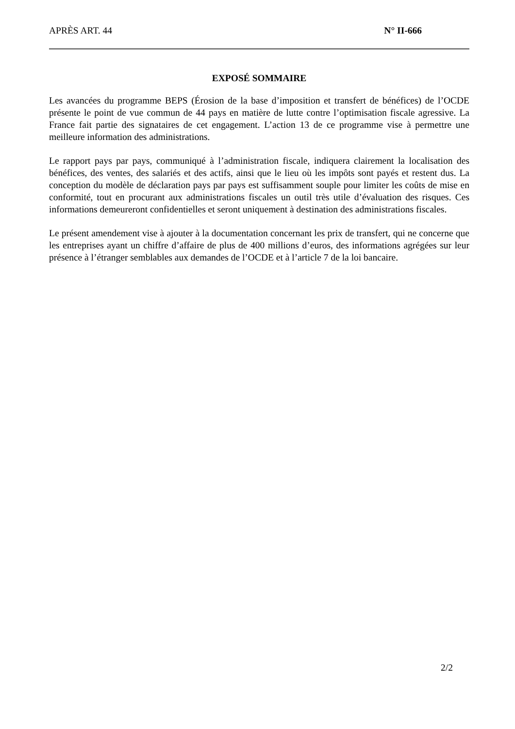APRÈS ART. 44 N° II-666
EXPOSÉ SOMMAIRE
Les avancées du programme BEPS (Érosion de la base d’imposition et transfert de bénéfices) de l’OCDE présente le point de vue commun de 44 pays en matière de lutte contre l’optimisation fiscale agressive. La France fait partie des signataires de cet engagement. L’action 13 de ce programme vise à permettre une meilleure information des administrations.
Le rapport pays par pays, communiqué à l’administration fiscale, indiquera clairement la localisation des bénéfices, des ventes, des salariés et des actifs, ainsi que le lieu où les impôts sont payés et restent dus. La conception du modèle de déclaration pays par pays est suffisamment souple pour limiter les coûts de mise en conformité, tout en procurant aux administrations fiscales un outil très utile d’évaluation des risques. Ces informations demeureront confidentielles et seront uniquement à destination des administrations fiscales.
Le présent amendement vise à ajouter à la documentation concernant les prix de transfert, qui ne concerne que les entreprises ayant un chiffre d’affaire de plus de 400 millions d’euros, des informations agrégées sur leur présence à l’étranger semblables aux demandes de l’OCDE et à l’article 7 de la loi bancaire.
2/2